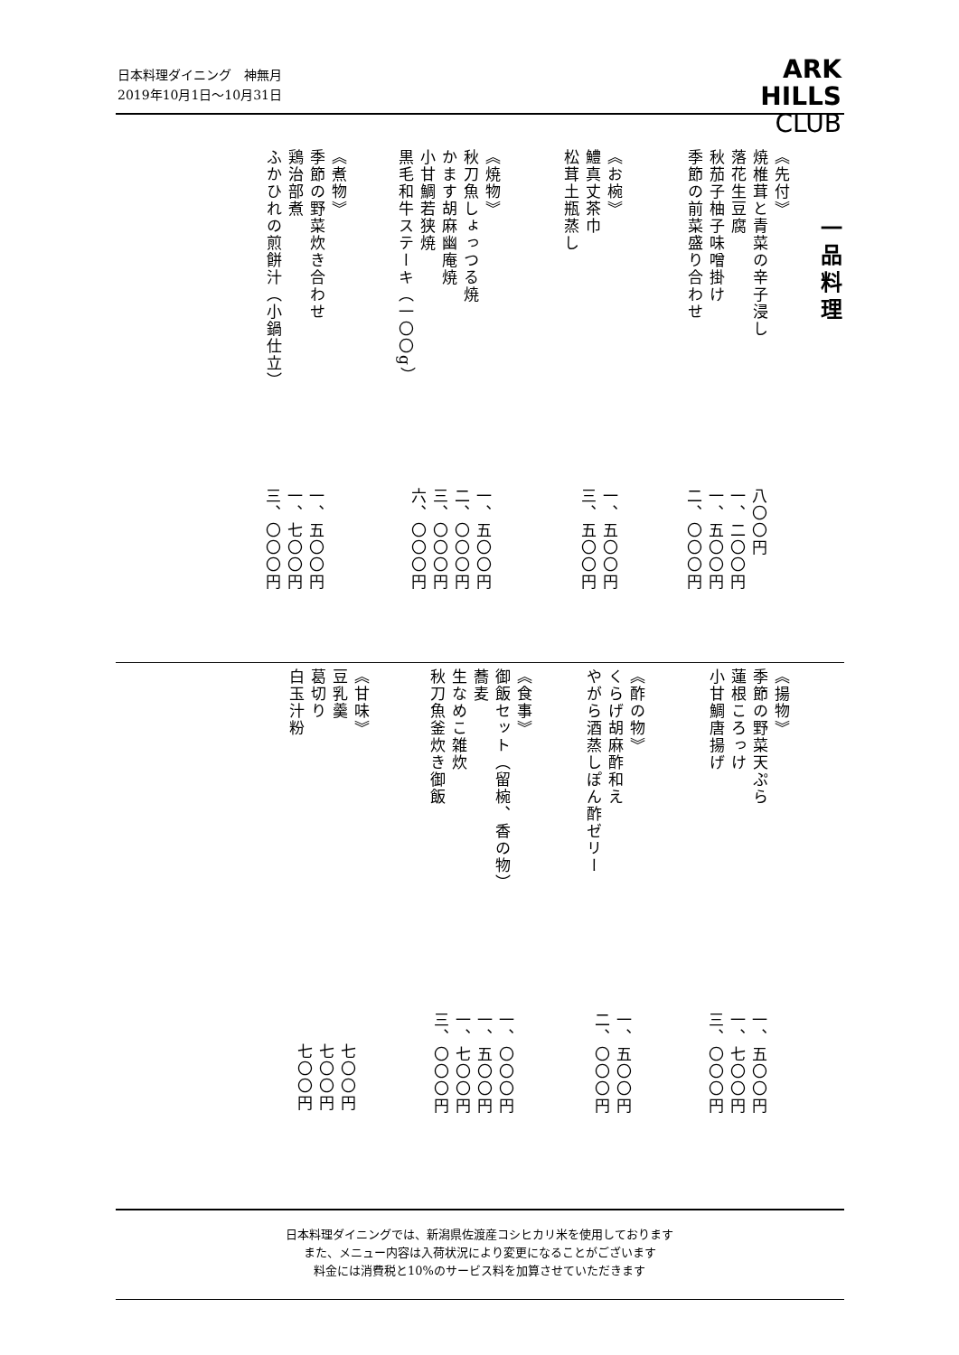日本料理ダイニング　神無月
2019年10月1日〜10月31日
ARK
HILLS
CLUB
一品料理
《先付》
焼椎茸と青菜の辛子浸し
落花生豆腐
秋茄子柚子味噌掛け
季節の前菜盛り合わせ
《お椀》
鱧真丈茶巾
松茸土瓶蒸し
《焼物》
秋刀魚しょっつる焼
かます胡麻幽庵焼
小甘鯛若狭焼
黒毛和牛ステーキ（一〇〇g）
《煮物》
季節の野菜炊き合わせ
鶏治部煮
ふかひれの煎餅汁（小鍋仕立）
八〇〇円
一、二〇〇円
一、五〇〇円
二、〇〇〇円
一、五〇〇円
三、五〇〇円
一、五〇〇円
二、〇〇〇円
三、〇〇〇円
六、〇〇〇円
一、五〇〇円
一、七〇〇円
三、〇〇〇円
《揚物》
季節の野菜天ぷら
蓮根ころっけ
小甘鯛唐揚げ
《酢の物》
くらげ胡麻酢和え
やがら酒蒸しぽん酢ゼリー
《食事》
御飯セット（留椀、香の物）
蕎麦
生なめこ雑炊
秋刀魚釜炊き御飯
《甘味》
豆乳羹
葛切り
白玉汁粉
一、五〇〇円
一、七〇〇円
三、〇〇〇円
一、五〇〇円
二、〇〇〇円
一、〇〇〇円
一、五〇〇円
一、七〇〇円
三、〇〇〇円
七〇〇円
七〇〇円
七〇〇円
日本料理ダイニングでは、新潟県佐渡産コシヒカリ米を使用しております
また、メニュー内容は入荷状況により変更になることがございます
料金には消費税と10%のサービス料を加算させていただきます